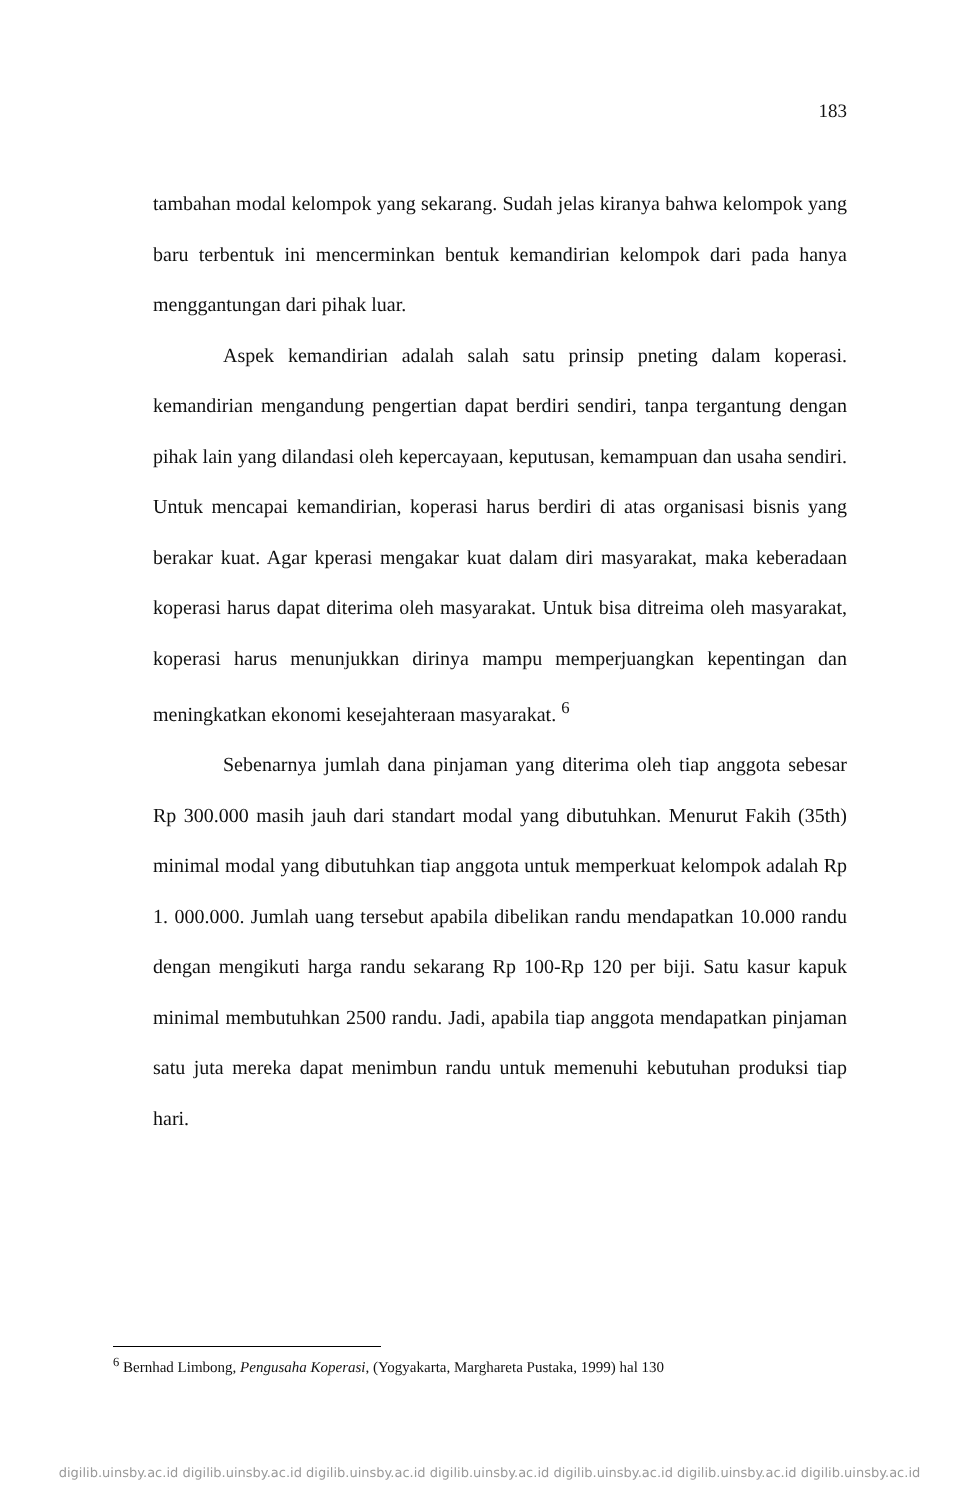183
tambahan modal kelompok yang sekarang. Sudah jelas kiranya bahwa kelompok yang baru terbentuk ini mencerminkan bentuk kemandirian kelompok dari pada hanya menggantungan dari pihak luar.
Aspek kemandirian adalah salah satu prinsip pneting dalam koperasi. kemandirian mengandung pengertian dapat berdiri sendiri, tanpa tergantung dengan pihak lain yang dilandasi oleh kepercayaan, keputusan, kemampuan dan usaha sendiri. Untuk mencapai kemandirian, koperasi harus berdiri di atas organisasi bisnis yang berakar kuat. Agar kperasi mengakar kuat dalam diri masyarakat, maka keberadaan koperasi harus dapat diterima oleh masyarakat. Untuk bisa ditreima oleh masyarakat, koperasi harus menunjukkan dirinya mampu memperjuangkan kepentingan dan meningkatkan ekonomi kesejahteraan masyarakat. <sup>6</sup>
Sebenarnya jumlah dana pinjaman yang diterima oleh tiap anggota sebesar Rp 300.000 masih jauh dari standart modal yang dibutuhkan. Menurut Fakih (35th) minimal modal yang dibutuhkan tiap anggota untuk memperkuat kelompok adalah Rp 1. 000.000. Jumlah uang tersebut apabila dibelikan randu mendapatkan 10.000 randu dengan mengikuti harga randu sekarang Rp 100-Rp 120 per biji. Satu kasur kapuk minimal membutuhkan 2500 randu. Jadi, apabila tiap anggota mendapatkan pinjaman satu juta mereka dapat menimbun randu untuk memenuhi kebutuhan produksi tiap hari.
<sup>6</sup> Bernhad Limbong, Pengusaha Koperasi, (Yogyakarta, Marghareta Pustaka, 1999) hal 130
digilib.uinsby.ac.id digilib.uinsby.ac.id digilib.uinsby.ac.id digilib.uinsby.ac.id digilib.uinsby.ac.id digilib.uinsby.ac.id digilib.uinsby.ac.id